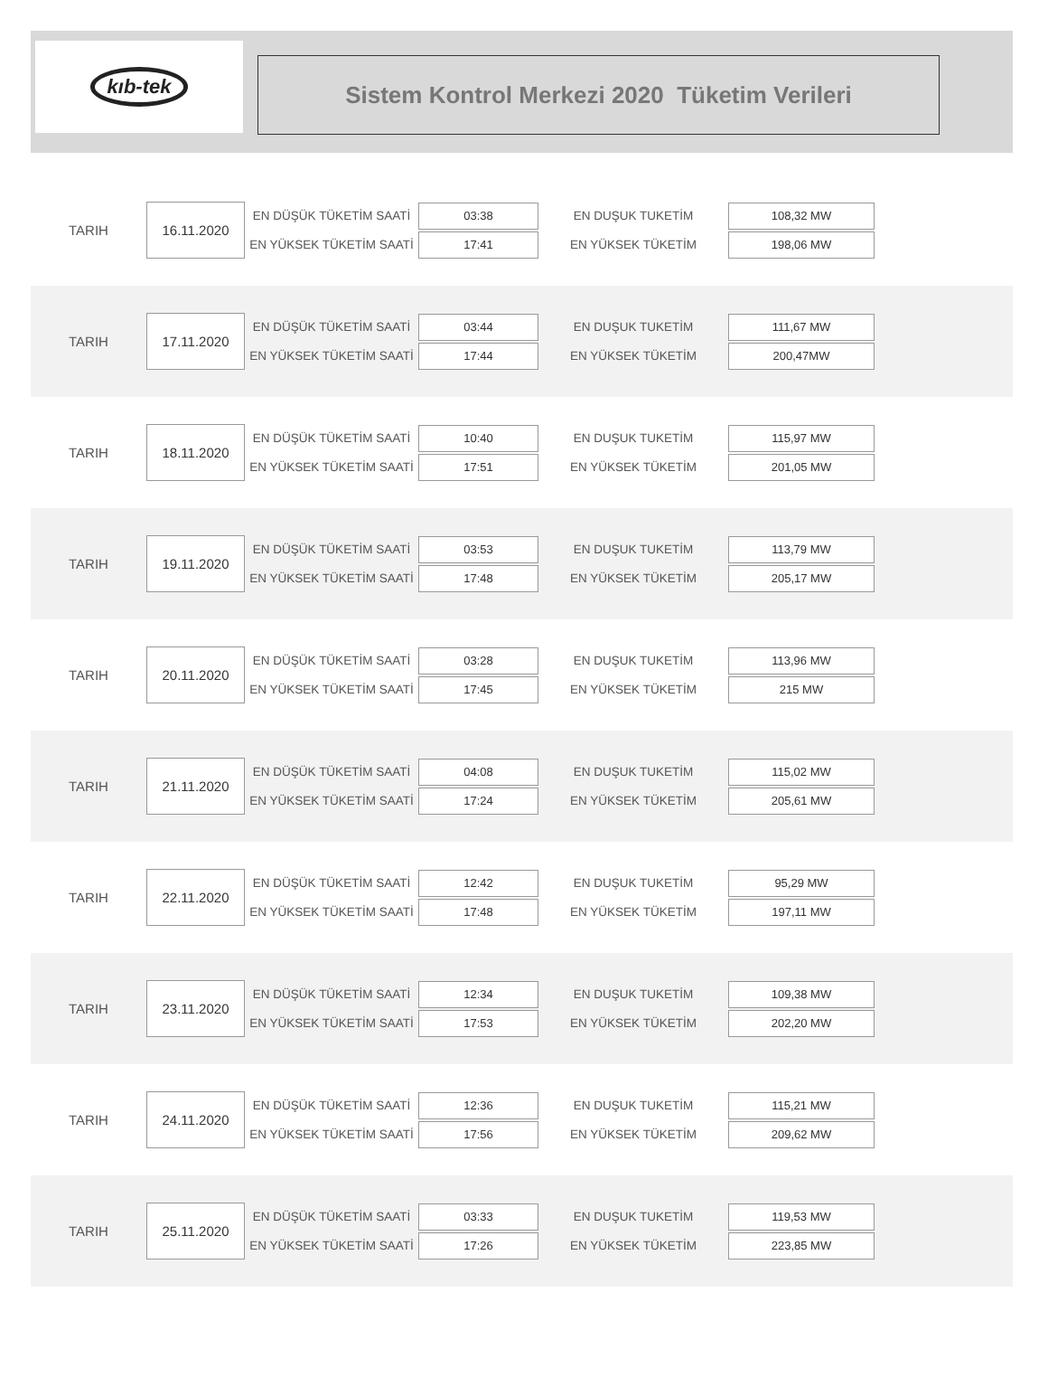kıb-tek
Sistem Kontrol Merkezi 2020 Tüketim Verileri
TARIH
16.11.2020
EN DÜŞÜK TÜKETİM SAATİ
EN YÜKSEK TÜKETİM SAATİ
03:38
17:41
EN DUŞUK TUKETİM
EN YÜKSEK TÜKETİM
108,32 MW
198,06 MW
TARIH
17.11.2020
EN DÜŞÜK TÜKETİM SAATİ
EN YÜKSEK TÜKETİM SAATİ
03:44
17:44
EN DUŞUK TUKETİM
EN YÜKSEK TÜKETİM
111,67 MW
200,47MW
TARIH
18.11.2020
EN DÜŞÜK TÜKETİM SAATİ
EN YÜKSEK TÜKETİM SAATİ
10:40
17:51
EN DUŞUK TUKETİM
EN YÜKSEK TÜKETİM
115,97 MW
201,05 MW
TARIH
19.11.2020
EN DÜŞÜK TÜKETİM SAATİ
EN YÜKSEK TÜKETİM SAATİ
03:53
17:48
EN DUŞUK TUKETİM
EN YÜKSEK TÜKETİM
113,79 MW
205,17 MW
TARIH
20.11.2020
EN DÜŞÜK TÜKETİM SAATİ
EN YÜKSEK TÜKETİM SAATİ
03:28
17:45
EN DUŞUK TUKETİM
EN YÜKSEK TÜKETİM
113,96 MW
215 MW
TARIH
21.11.2020
EN DÜŞÜK TÜKETİM SAATİ
EN YÜKSEK TÜKETİM SAATİ
04:08
17:24
EN DUŞUK TUKETİM
EN YÜKSEK TÜKETİM
115,02 MW
205,61 MW
TARIH
22.11.2020
EN DÜŞÜK TÜKETİM SAATİ
EN YÜKSEK TÜKETİM SAATİ
12:42
17:48
EN DUŞUK TUKETİM
EN YÜKSEK TÜKETİM
95,29 MW
197,11 MW
TARIH
23.11.2020
EN DÜŞÜK TÜKETİM SAATİ
EN YÜKSEK TÜKETİM SAATİ
12:34
17:53
EN DUŞUK TUKETİM
EN YÜKSEK TÜKETİM
109,38 MW
202,20 MW
TARIH
24.11.2020
EN DÜŞÜK TÜKETİM SAATİ
EN YÜKSEK TÜKETİM SAATİ
12:36
17:56
EN DUŞUK TUKETİM
EN YÜKSEK TÜKETİM
115,21 MW
209,62 MW
TARIH
25.11.2020
EN DÜŞÜK TÜKETİM SAATİ
EN YÜKSEK TÜKETİM SAATİ
03:33
17:26
EN DUŞUK TUKETİM
EN YÜKSEK TÜKETİM
119,53 MW
223,85 MW